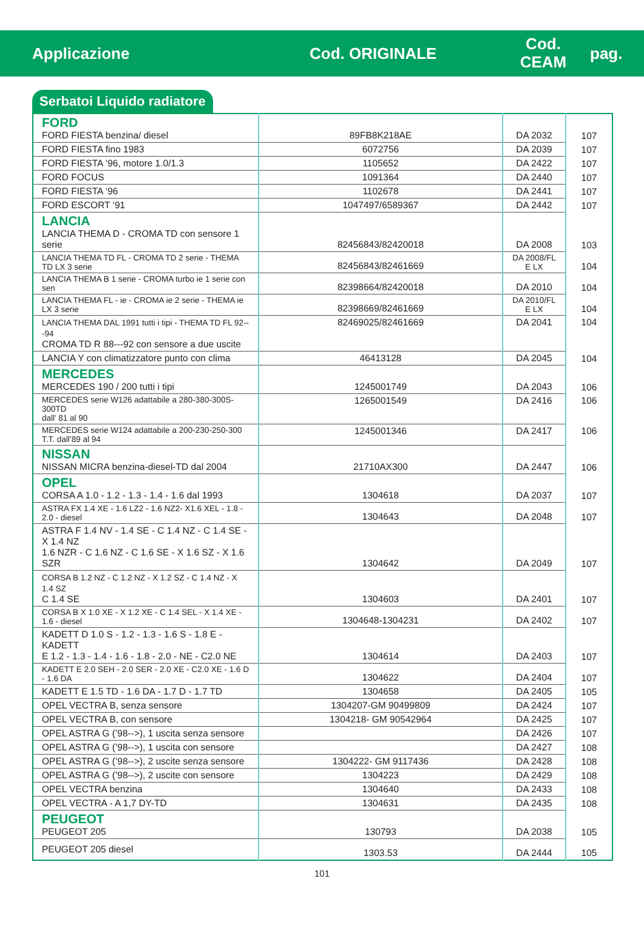Applicazione Cod. ORIGINALE
Cod.
CEAM
pag.
Serbatoi Liquido radiatore
| FORD FORD FIESTA benzina/ diesel | 89FB8K218AE | DA 2032 | 107 |
| FORD FIESTA fino 1983 | 6072756 | DA 2039 | 107 |
| FORD FIESTA ’96, motore 1.0/1.3 | 1105652 | DA 2422 | 107 |
| FORD FOCUS | 1091364 | DA 2440 | 107 |
| FORD FIESTA ‘96 | 1102678 | DA 2441 | 107 |
| FORD ESCORT ‘91 | 1047497/6589367 | DA 2442 | 107 |
| LANCIA LANCIA THEMA D - CROMA TD con sensore 1 serie | 82456843/82420018 | DA 2008 | 103 |
| LANCIA THEMA TD FL - CROMA TD 2 serie - THEMA TD LX 3 serie | 82456843/82461669 | DA 2008/FL E LX | 104 |
| LANCIA THEMA B 1 serie - CROMA turbo ie 1 serie con sen | 82398664/82420018 | DA 2010 | 104 |
| LANCIA THEMA FL - ie - CROMA ie 2 serie - THEMA ie LX 3 serie | 82398669/82461669 | DA 2010/FL E LX | 104 |
| LANCIA THEMA DAL 1991 tutti i tipi - THEMA TD FL 92---94 CROMA TD R 88---92 con sensore a due uscite | 82469025/82461669 | DA 2041 | 104 |
| LANCIA Y con climatizzatore punto con clima | 46413128 | DA 2045 | 104 |
| MERCEDES MERCEDES 190 / 200 tutti i tipi | 1245001749 | DA 2043 | 106 |
| MERCEDES serie W126 adattabile a 280-380-300S-300TD dall’ 81 al 90 | 1265001549 | DA 2416 | 106 |
| MERCEDES serie W124 adattabile a 200-230-250-300 T.T. dall’89 al 94 | 1245001346 | DA 2417 | 106 |
| NISSAN NISSAN MICRA benzina-diesel-TD dal 2004 | 21710AX300 | DA 2447 | 106 |
| OPEL CORSA A 1.0 - 1.2 - 1.3 - 1.4 - 1.6 dal 1993 | 1304618 | DA 2037 | 107 |
| ASTRA FX 1.4 XE - 1.6 LZ2 - 1.6 NZ2- X1.6 XEL - 1.8 - 2.0 - diesel | 1304643 | DA 2048 | 107 |
| ASTRA F 1.4 NV - 1.4 SE - C 1.4 NZ - C 1.4 SE - X 1.4 NZ 1.6 NZR - C 1.6 NZ - C 1.6 SE - X 1.6 SZ - X 1.6 SZR | 1304642 | DA 2049 | 107 |
| CORSA B 1.2 NZ - C 1.2 NZ - X 1.2 SZ - C 1.4 NZ - X 1.4 SZ C 1.4 SE | 1304603 | DA 2401 | 107 |
| CORSA B X 1.0 XE - X 1.2 XE - C 1.4 SEL - X 1.4 XE - 1.6 - diesel | 1304648-1304231 | DA 2402 | 107 |
| KADETT D 1.0 S - 1.2 - 1.3 - 1.6 S - 1.8 E - KADETT E 1.2 - 1.3 - 1.4 - 1.6 - 1.8 - 2.0 - NE - C2.0 NE | 1304614 | DA 2403 | 107 |
| KADETT E 2.0 SEH - 2.0 SER - 2.0 XE - C2.0 XE - 1.6 D - 1.6 DA | 1304622 | DA 2404 | 107 |
| KADETT E 1.5 TD - 1.6 DA - 1.7 D - 1.7 TD | 1304658 | DA 2405 | 105 |
| OPEL VECTRA B, senza sensore | 1304207-GM 90499809 | DA 2424 | 107 |
| OPEL VECTRA B, con sensore | 1304218- GM 90542964 | DA 2425 | 107 |
| OPEL ASTRA G (’98-->), 1 uscita senza sensore | | DA 2426 | 107 |
| OPEL ASTRA G (’98-->), 1 uscita con sensore | | DA 2427 | 108 |
| OPEL ASTRA G (’98-->), 2 uscite senza sensore | 1304222- GM 9117436 | DA 2428 | 108 |
| OPEL ASTRA G (’98-->), 2 uscite con sensore | 1304223 | DA 2429 | 108 |
| OPEL VECTRA benzina | 1304640 | DA 2433 | 108 |
| OPEL VECTRA - A 1,7 DY-TD | 1304631 | DA 2435 | 108 |
| PEUGEOT PEUGEOT 205 | 130793 | DA 2038 | 105 |
| PEUGEOT 205 diesel | 1303.53 | DA 2444 | 105 |
101